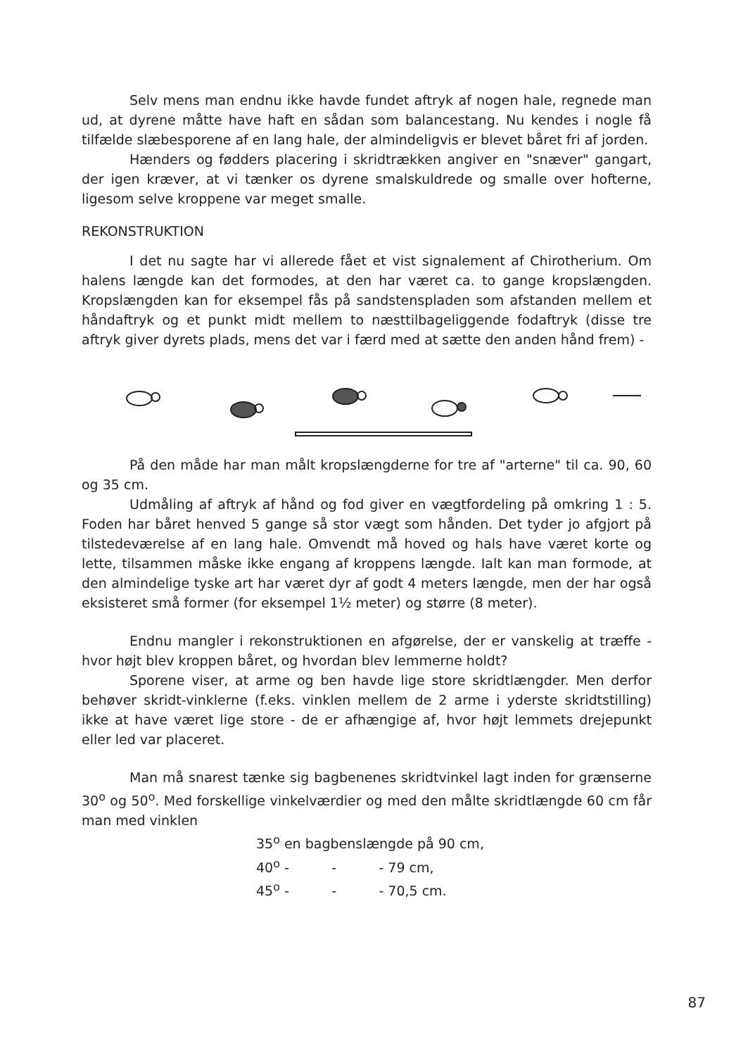Selv mens man endnu ikke havde fundet aftryk af nogen hale, regnede man ud, at dyrene måtte have haft en sådan som balancestang. Nu kendes i nogle få tilfælde slæbesporene af en lang hale, der almindeligvis er blevet båret fri af jorden.
Hænders og fødders placering i skridtrækken angiver en "snæver" gangart, der igen kræver, at vi tænker os dyrene smalskuldrede og smalle over hofterne, ligesom selve kroppene var meget smalle.
REKONSTRUKTION
I det nu sagte har vi allerede fået et vist signalement af Chirotherium. Om halens længde kan det formodes, at den har været ca. to gange kropslængden. Kropslængden kan for eksempel fås på sandstenspladen som afstanden mellem et håndaftryk og et punkt midt mellem to næsttilbageliggende fodaftryk (disse tre aftryk giver dyrets plads, mens det var i færd med at sætte den anden hånd frem) -
På den måde har man målt kropslængderne for tre af "arterne" til ca. 90, 60 og 35 cm.
Udmåling af aftryk af hånd og fod giver en vægtfordeling på omkring 1 : 5. Foden har båret henved 5 gange så stor vægt som hånden. Det tyder jo afgjort på tilstedeværelse af en lang hale. Omvendt må hoved og hals have været korte og lette, tilsammen måske ikke engang af kroppens længde. Ialt kan man formode, at den almindelige tyske art har været dyr af godt 4 meters længde, men der har også eksisteret små former (for eksempel 1½ meter) og større (8 meter).
Endnu mangler i rekonstruktionen en afgørelse, der er vanskelig at træffe - hvor højt blev kroppen båret, og hvordan blev lemmerne holdt?
Sporene viser, at arme og ben havde lige store skridtlængder. Men derfor behøver skridt-vinklerne (f.eks. vinklen mellem de 2 arme i yderste skridtstilling) ikke at have været lige store - de er afhængige af, hvor højt lemmets drejepunkt eller led var placeret.
Man må snarest tænke sig bagbenenes skridtvinkel lagt inden for grænserne 30<sup>o</sup> og 50<sup>o</sup>. Med forskellige vinkelværdier og med den målte skridtlængde 60 cm får man med vinklen
35<sup>o</sup> en bagbenslængde på 90 cm,
40<sup>o</sup> - - - 79 cm,
45<sup>o</sup> - - - 70,5 cm.
87